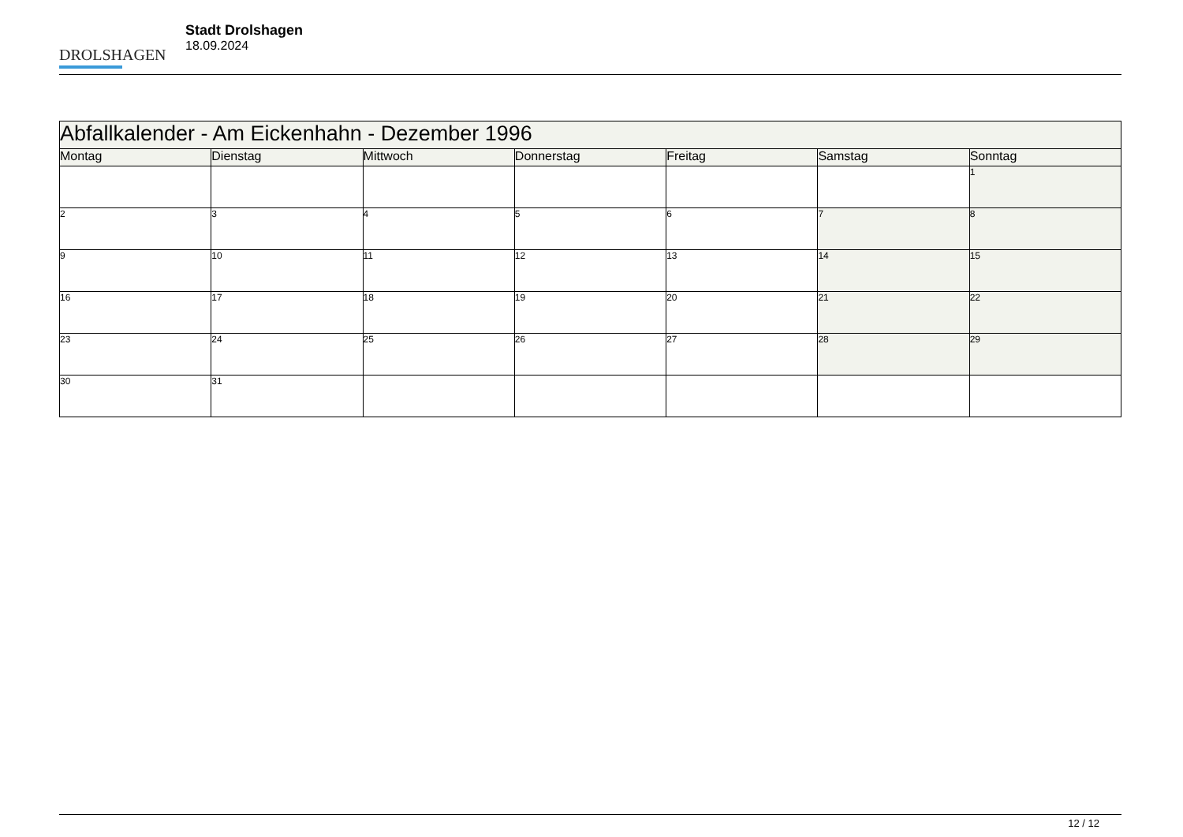DROLSHAGEN
Stadt Drolshagen
18.09.2024
| Abfallkalender - Am Eickenhahn - Dezember 1996 | | | | | | |
| --- | --- | --- | --- | --- | --- | --- |
| Montag | Dienstag | Mittwoch | Donnerstag | Freitag | Samstag | Sonntag |
| | | | | | | 1 |
| 2 | 3 | 4 | 5 | 6 | 7 | 8 |
| 9 | 10 | 11 | 12 | 13 | 14 | 15 |
| 16 | 17 | 18 | 19 | 20 | 21 | 22 |
| 23 | 24 | 25 | 26 | 27 | 28 | 29 |
| 30 | 31 | | | | | |
12 / 12